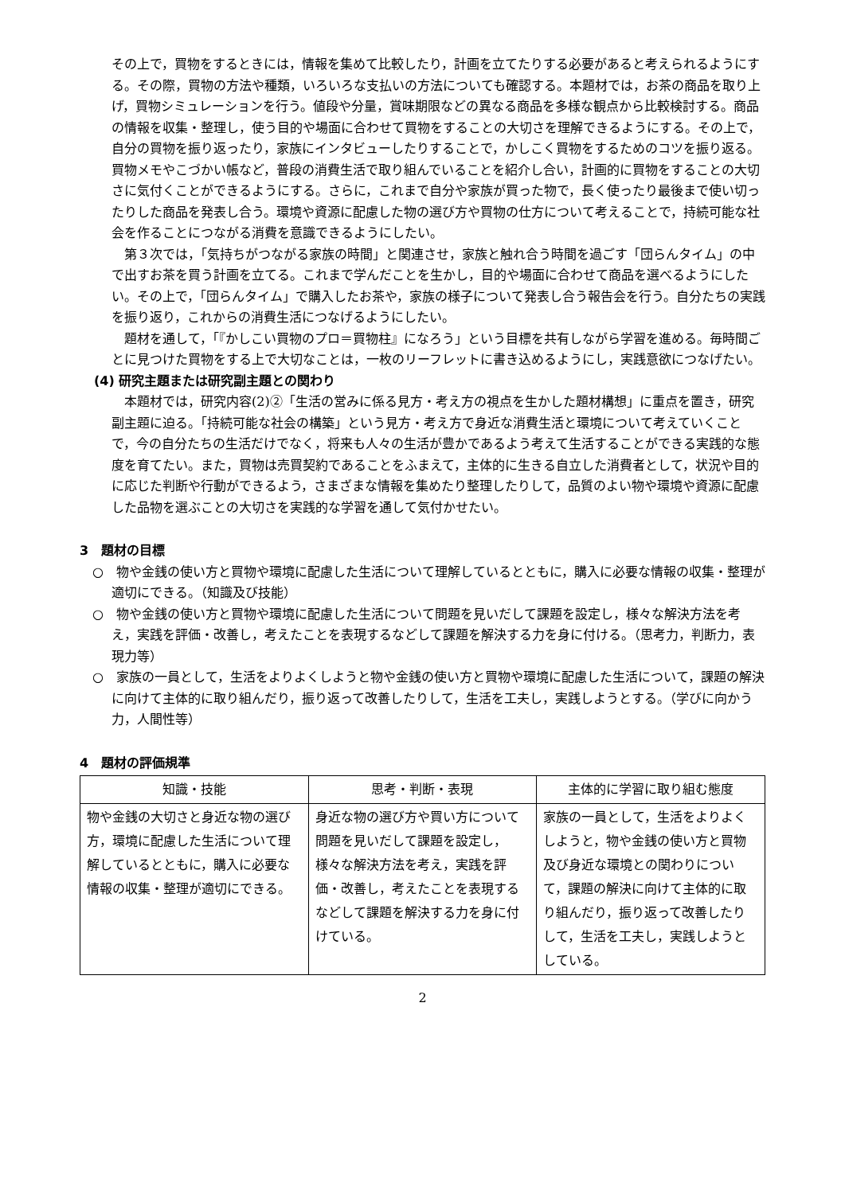その上で，買物をするときには，情報を集めて比較したり，計画を立てたりする必要があると考えられるようにする。その際，買物の方法や種類，いろいろな支払いの方法についても確認する。本題材では，お茶の商品を取り上げ，買物シミュレーションを行う。値段や分量，賞味期限などの異なる商品を多様な観点から比較検討する。商品の情報を収集・整理し，使う目的や場面に合わせて買物をすることの大切さを理解できるようにする。その上で，自分の買物を振り返ったり，家族にインタビューしたりすることで，かしこく買物をするためのコツを振り返る。買物メモやこづかい帳など，普段の消費生活で取り組んでいることを紹介し合い，計画的に買物をすることの大切さに気付くことができるようにする。さらに，これまで自分や家族が買った物で，長く使ったり最後まで使い切ったりした商品を発表し合う。環境や資源に配慮した物の選び方や買物の仕方について考えることで，持続可能な社会を作ることにつながる消費を意識できるようにしたい。
　第３次では，「気持ちがつながる家族の時間」と関連させ，家族と触れ合う時間を過ごす「団らんタイム」の中で出すお茶を買う計画を立てる。これまで学んだことを生かし，目的や場面に合わせて商品を選べるようにしたい。その上で，「団らんタイム」で購入したお茶や，家族の様子について発表し合う報告会を行う。自分たちの実践を振り返り，これからの消費生活につなげるようにしたい。
　題材を通して，「『かしこい買物のプロ＝買物柱』になろう」という目標を共有しながら学習を進める。毎時間ごとに見つけた買物をする上で大切なことは，一枚のリーフレットに書き込めるようにし，実践意欲につなげたい。
(4) 研究主題または研究副主題との関わり
　本題材では，研究内容(2)②「生活の営みに係る見方・考え方の視点を生かした題材構想」に重点を置き，研究副主題に迫る。「持続可能な社会の構築」という見方・考え方で身近な消費生活と環境について考えていくことで，今の自分たちの生活だけでなく，将来も人々の生活が豊かであるよう考えて生活することができる実践的な態度を育てたい。また，買物は売買契約であることをふまえて，主体的に生きる自立した消費者として，状況や目的に応じた判断や行動ができるよう，さまざまな情報を集めたり整理したりして，品質のよい物や環境や資源に配慮した品物を選ぶことの大切さを実践的な学習を通して気付かせたい。
3　題材の目標
○　物や金銭の使い方と買物や環境に配慮した生活について理解しているとともに，購入に必要な情報の収集・整理が適切にできる。（知識及び技能）
○　物や金銭の使い方と買物や環境に配慮した生活について問題を見いだして課題を設定し，様々な解決方法を考え，実践を評価・改善し，考えたことを表現するなどして課題を解決する力を身に付ける。（思考力，判断力，表現力等）
○　家族の一員として，生活をよりよくしようと物や金銭の使い方と買物や環境に配慮した生活について，課題の解決に向けて主体的に取り組んだり，振り返って改善したりして，生活を工夫し，実践しようとする。（学びに向かう力，人間性等）
4　題材の評価規準
| 知識・技能 | 思考・判断・表現 | 主体的に学習に取り組む態度 |
| --- | --- | --- |
| 物や金銭の大切さと身近な物の選び方，環境に配慮した生活について理解しているとともに，購入に必要な情報の収集・整理が適切にできる。 | 身近な物の選び方や買い方について問題を見いだして課題を設定し，様々な解決方法を考え，実践を評価・改善し，考えたことを表現するなどして課題を解決する力を身に付けている。 | 家族の一員として，生活をよりよくしようと，物や金銭の使い方と買物及び身近な環境との関わりについて，課題の解決に向けて主体的に取り組んだり，振り返って改善したりして，生活を工夫し，実践しようとしている。 |
2